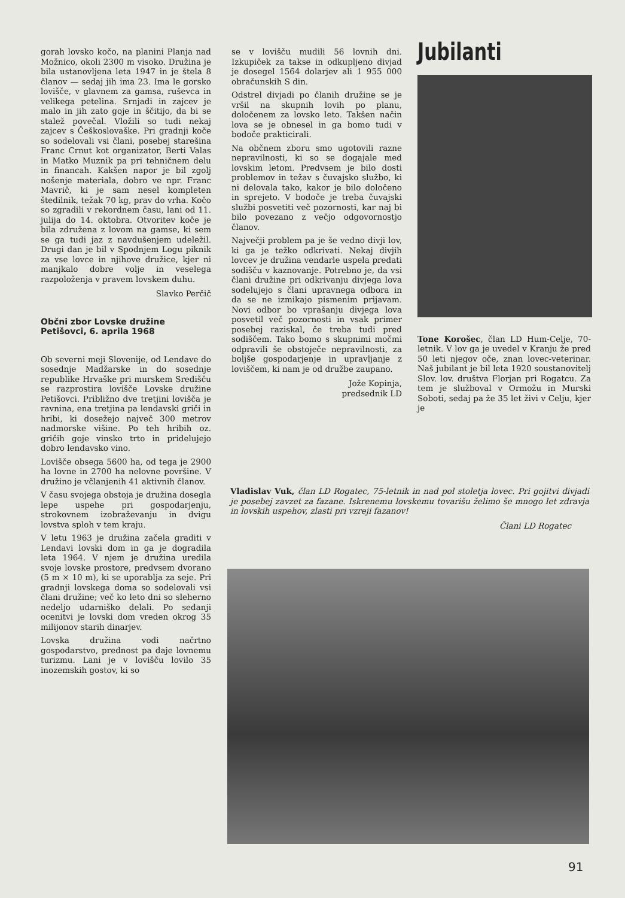gorah lovsko kočo, na planini Planja nad Možnico, okoli 2300 m visoko. Družina je bila ustanovljena leta 1947 in je štela 8 članov — sedaj jih ima 23. Ima le gorsko lovišče, v glavnem za gamsa, ruševca in velikega petelina. Srnjadi in zajcev je malo in jih zato goje in ščitijo, da bi se stalež povečal. Vložili so tudi nekaj zajcev s Češkoslovaške. Pri gradnji koče so sodelovali vsi člani, posebej starešina Franc Crnut kot organizator, Berti Valas in Matko Muznik pa pri tehničnem delu in financah. Kakšen napor je bil zgolj nošenje materiala, dobro ve npr. Franc Mavrič, ki je sam nesel kompleten štedilnik, težak 70 kg, prav do vrha. Kočo so zgradili v rekordnem času, lani od 11. julija do 14. oktobra. Otvoritev koče je bila združena z lovom na gamse, ki sem se ga tudi jaz z navdušenjem udeležil. Drugi dan je bil v Spodnjem Logu piknik za vse lovce in njihove družice, kjer ni manjkalo dobre volje in veselega razpoloženja v pravem lovskem duhu.
Slavko Perčič
Občni zbor Lovske družine Petišovci, 6. aprila 1968
Ob severni meji Slovenije, od Lendave do sosednje Madžarske in do sosednje republike Hrvaške pri murskem Središču se razprostira lovišče Lovske družine Petišovci. Približno dve tretjini lovišča je ravnina, ena tretjina pa lendavski griči in hribi, ki dosežejo največ 300 metrov nadmorske višine. Po teh hribih oz. gričih goje vinsko trto in pridelujejo dobro lendavsko vino.
Lovišče obsega 5600 ha, od tega je 2900 ha lovne in 2700 ha nelovne površine. V družino je včlanjenih 41 aktivnih članov.
V času svojega obstoja je družina dosegla lepe uspehe pri gospodarjenju, strokovnem izobraževanju in dvigu lovstva sploh v tem kraju.
V letu 1963 je družina začela graditi v Lendavi lovski dom in ga je dogradila leta 1964. V njem je družina uredila svoje lovske prostore, predvsem dvorano (5 m × 10 m), ki se uporablja za seje. Pri gradnji lovskega doma so sodelovali vsi člani družine; več ko leto dni so sleherno nedeljo udarniško delali. Po sedanji ocenitvi je lovski dom vreden okrog 35 milijonov starih dinarjev.
Lovska družina vodi načrtno gospodarstvo, prednost pa daje lovnemu turizmu. Lani je v lovišču lovilo 35 inozemskih gostov, ki so
se v lovišču mudili 56 lovnih dni. Izkupiček za takse in odkupljeno divjad je dosegel 1564 dolarjev ali 1 955 000 obračunskih S din.
Odstrel divjadi po članih družine se je vršil na skupnih lovih po planu, določenem za lovsko leto. Takšen način lova se je obnesel in ga bomo tudi v bodoče prakticirali.
Na občnem zboru smo ugotovili razne nepravilnosti, ki so se dogajale med lovskim letom. Predvsem je bilo dosti problemov in težav s čuvajsko službo, ki ni delovala tako, kakor je bilo določeno in sprejeto. V bodoče je treba čuvajski službi posvetiti več pozornosti, kar naj bi bilo povezano z večjo odgovornostjo članov.
Največji problem pa je še vedno divji lov, ki ga je težko odkrivati. Nekaj divjih lovcev je družina vendarle uspela predati sodišču v kaznovanje. Potrebno je, da vsi člani družine pri odkrivanju divjega lova sodelujejo s člani upravnega odbora in da se ne izmikajo pismenim prijavam. Novi odbor bo vprašanju divjega lova posvetil več pozornosti in vsak primer posebej raziskal, če treba tudi pred sodiščem. Tako bomo s skupnimi močmi odpravili še obstoječe nepravilnosti, za boljše gospodarjenje in upravljanje z loviščem, ki nam je od družbe zaupano.
Jože Kopinja,
predsednik LD
Jubilanti
Tone Korošec, član LD Hum-Celje, 70-letnik. V lov ga je uvedel v Kranju že pred 50 leti njegov oče, znan lovec-veterinar. Naš jubilant je bil leta 1920 soustanovitelj Slov. lov. društva Florjan pri Rogatcu. Za tem je služboval v Ormožu in Murski Soboti, sedaj pa že 35 let živi v Celju, kjer je
Vladislav Vuk, član LD Rogatec, 75-letnik in nad pol stoletja lovec. Pri gojitvi divjadi je posebej zavzet za fazane. Iskrenemu lovskemu tovarišu želimo še mnogo let zdravja in lovskih uspehov, zlasti pri vzreji fazanov!
Člani LD Rogatec
91